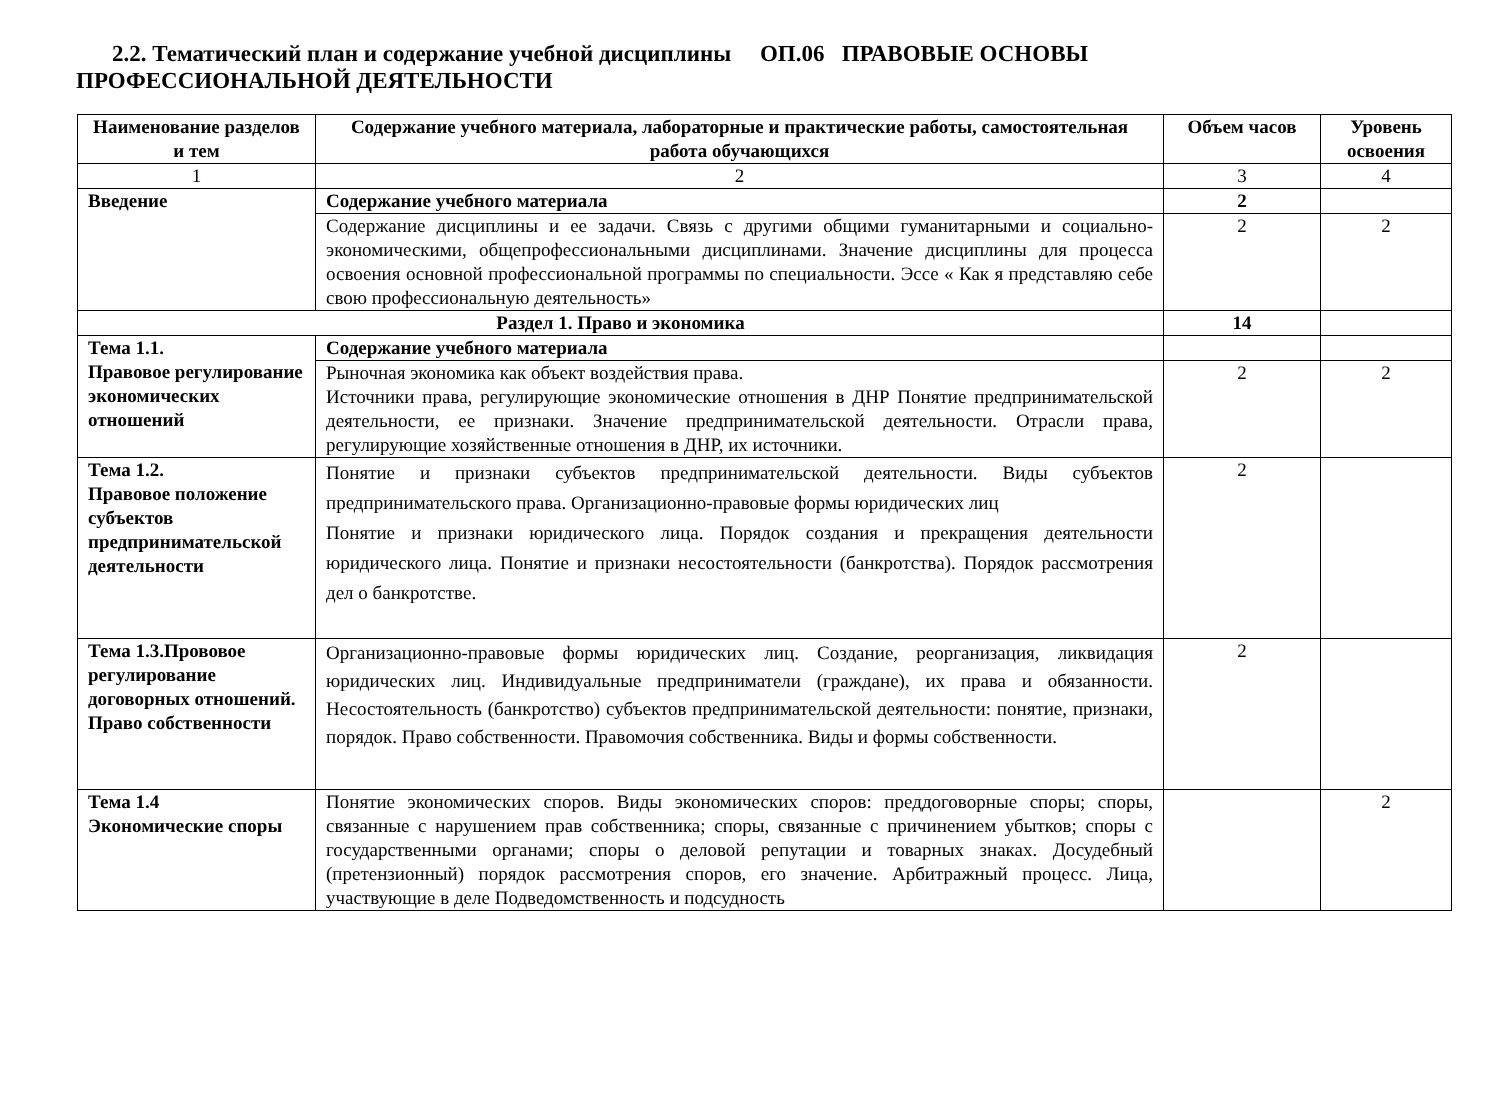2.2. Тематический план и содержание учебной дисциплины ОП.06 ПРАВОВЫЕ ОСНОВЫ ПРОФЕССИОНАЛЬНОЙ ДЕЯТЕЛЬНОСТИ
| Наименование разделов и тем | Содержание учебного материала, лабораторные и практические работы, самостоятельная работа обучающихся | Объем часов | Уровень освоения |
| --- | --- | --- | --- |
| 1 | 2 | 3 | 4 |
| Введение | Содержание учебного материала | 2 | |
| | Содержание дисциплины и ее задачи. Связь с другими общими гуманитарными и социально-экономическими, общепрофессиональными дисциплинами. Значение дисциплины для процесса освоения основной профессиональной программы по специальности. Эссе « Как я представляю себе свою профессиональную деятельность» | 2 | 2 |
| Раздел 1. Право и экономика | | 14 | |
| Тема 1.1. Правовое регулирование экономических отношений | Содержание учебного материала | | |
| | Рыночная экономика как объект воздействия права. Источники права, регулирующие экономические отношения в ДНР Понятие предпринимательской деятельности, ее признаки. Значение предпринимательской деятельности. Отрасли права, регулирующие хозяйственные отношения в ДНР, их источники. | 2 | 2 |
| Тема 1.2. Правовое положение субъектов предпринимательской деятельности | Понятие и признаки субъектов предпринимательской деятельности. Виды субъектов предпринимательского права. Организационно-правовые формы юридических лиц Понятие и признаки юридического лица. Порядок создания и прекращения деятельности юридического лица. Понятие и признаки несостоятельности (банкротства). Порядок рассмотрения дел о банкротстве. | 2 | |
| Тема 1.3.Прововое регулирование договорных отношений. Право собственности | Организационно-правовые формы юридических лиц. Создание, реорганизация, ликвидация юридических лиц. Индивидуальные предприниматели (граждане), их права и обязанности. Несостоятельность (банкротство) субъектов предпринимательской деятельности: понятие, признаки, порядок. Право собственности. Правомочия собственника. Виды и формы собственности. | 2 | |
| Тема 1.4 Экономические споры | Понятие экономических споров. Виды экономических споров: преддоговорные споры; споры, связанные с нарушением прав собственника; споры, связанные с причинением убытков; споры с государственными органами; споры о деловой репутации и товарных знаках. Досудебный (претензионный) порядок рассмотрения споров, его значение. Арбитражный процесс. Лица, участвующие в деле Подведомственность и подсудность | | 2 |